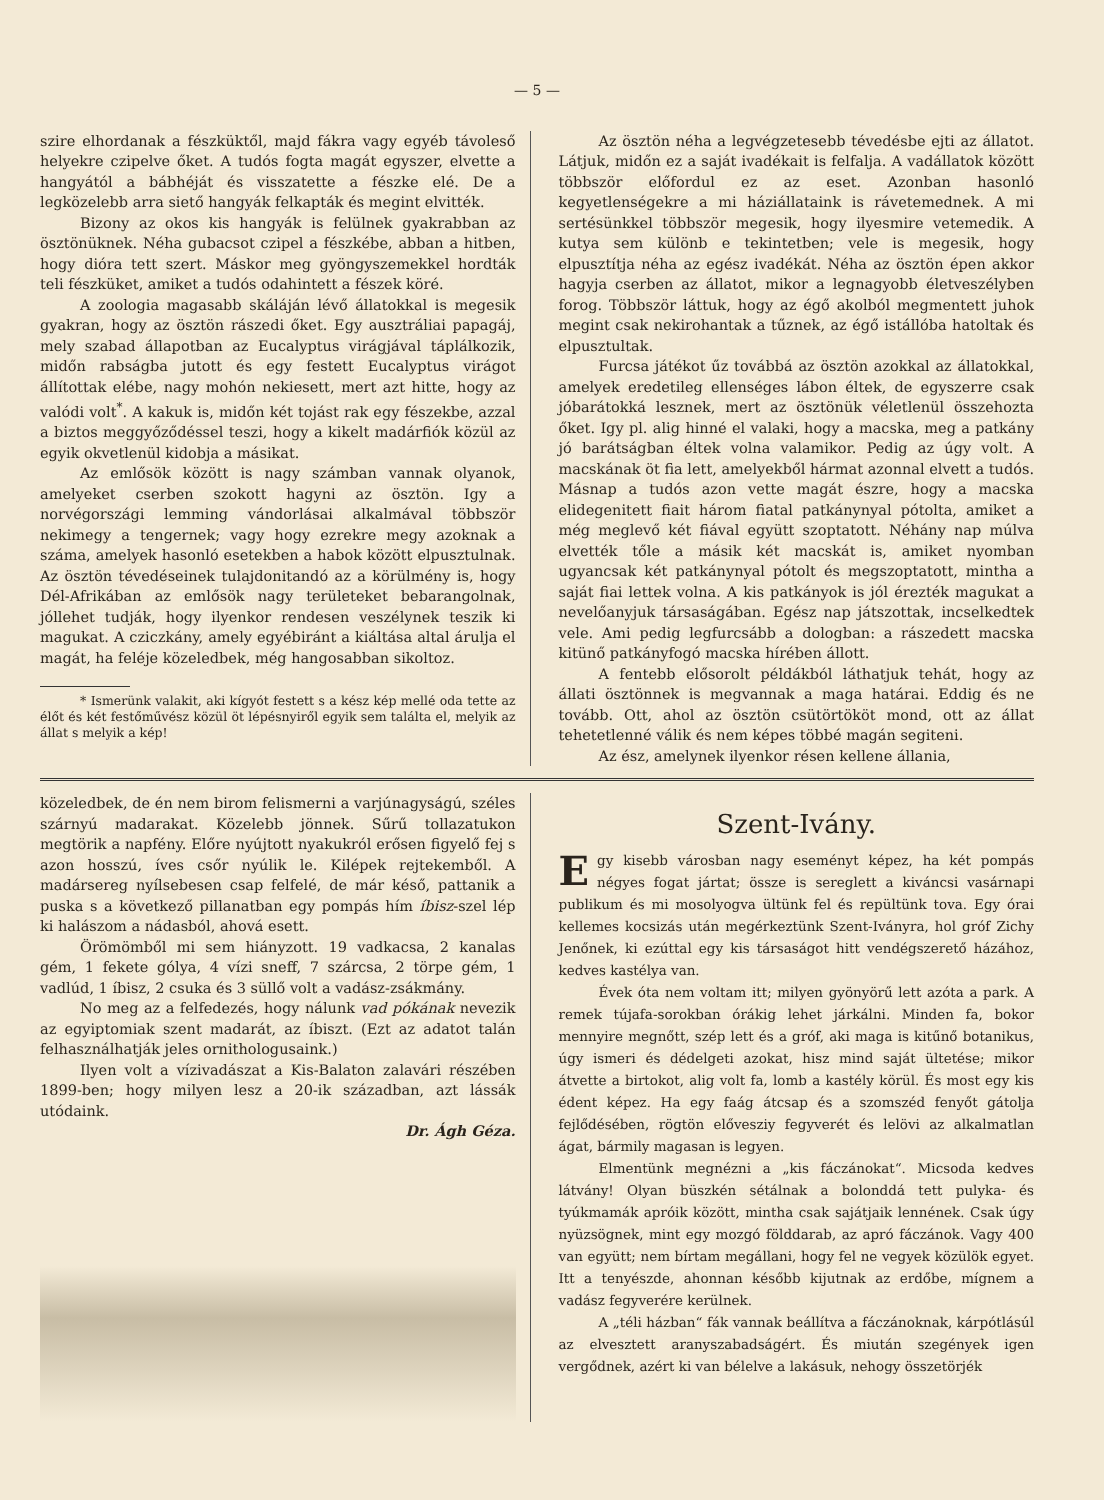— 5 —
szire elhordanak a fészküktől, majd fákra vagy egyéb távoleső helyekre czipelve őket. A tudós fogta magát egyszer, elvette a hangyától a bábhéját és visszatette a fészke elé. De a legközelebb arra siető hangyák felkapták és megint elvitték.
Bizony az okos kis hangyák is felülnek gyakrabban az ösztönüknek. Néha gubacsot czipel a fészkébe, abban a hitben, hogy dióra tett szert. Máskor meg gyöngyszemekkel hordták teli fészküket, amiket a tudós odahintett a fészek köré.
A zoologia magasabb skáláján lévő állatokkal is megesik gyakran, hogy az ösztön rászedi őket. Egy ausztráliai papagáj, mely szabad állapotban az Eucalyptus virágjával táplálkozik, midőn rabságba jutott és egy festett Eucalyptus virágot állítottak elébe, nagy mohón nekiesett, mert azt hitte, hogy az valódi volt<sup>*</sup>. A kakuk is, midőn két tojást rak egy fészekbe, azzal a biztos meggyőződéssel teszi, hogy a kikelt madárfiók közül az egyik okvetlenül kidobja a másikat.
Az emlősök között is nagy számban vannak olyanok, amelyeket cserben szokott hagyni az ösztön. Igy a norvégországi lemming vándorlásai alkalmával többször nekimegy a tengernek; vagy hogy ezrekre megy azoknak a száma, amelyek hasonló esetekben a habok között elpusztulnak. Az ösztön tévedéseinek tulajdonitandó az a körülmény is, hogy Dél-Afrikában az emlősök nagy területeket bebarangolnak, jóllehet tudják, hogy ilyenkor rendesen veszélynek teszik ki magukat. A cziczkány, amely egyébiránt a kiáltása altal árulja el magát, ha feléje közeledbek, még hangosabban sikoltoz.
* Ismerünk valakit, aki kígyót festett s a kész kép mellé oda tette az élőt és két festőművész közül öt lépésnyiről egyik sem találta el, melyik az állat s melyik a kép!
Az ösztön néha a legvégzetesebb tévedésbe ejti az állatot. Látjuk, midőn ez a saját ivadékait is felfalja. A vadállatok között többször előfordul ez az eset. Azonban hasonló kegyetlenségekre a mi háziállataink is rávetemednek. A mi sertésünkkel többször megesik, hogy ilyesmire vetemedik. A kutya sem különb e tekintetben; vele is megesik, hogy elpusztítja néha az egész ivadékát. Néha az ösztön épen akkor hagyja cserben az állatot, mikor a legnagyobb életveszélyben forog. Többször láttuk, hogy az égő akolból megmentett juhok megint csak nekirohantak a tűznek, az égő istállóba hatoltak és elpusztultak.
Furcsa játékot űz továbbá az ösztön azokkal az állatokkal, amelyek eredetileg ellenséges lábon éltek, de egyszerre csak jóbarátokká lesznek, mert az ösztönük véletlenül összehozta őket. Igy pl. alig hinné el valaki, hogy a macska, meg a patkány jó barátságban éltek volna valamikor. Pedig az úgy volt. A macskának öt fia lett, amelyekből hármat azonnal elvett a tudós. Másnap a tudós azon vette magát észre, hogy a macska elidegenitett fiait három fiatal patkánynyal pótolta, amiket a még meglevő két fiával együtt szoptatott. Néhány nap múlva elvették tőle a másik két macskát is, amiket nyomban ugyancsak két patkánynyal pótolt és megszoptatott, mintha a saját fiai lettek volna. A kis patkányok is jól érezték magukat a nevelőanyjuk társaságában. Egész nap játszottak, incselkedtek vele. Ami pedig legfurcsább a dologban: a rászedett macska kitünő patkányfogó macska hírében állott.
A fentebb elősorolt példákból láthatjuk tehát, hogy az állati ösztönnek is megvannak a maga határai. Eddig és ne tovább. Ott, ahol az ösztön csütörtököt mond, ott az állat tehetetlenné válik és nem képes többé magán segiteni.
Az ész, amelynek ilyenkor résen kellene állania,
közeledbek, de én nem birom felismerni a varjúnagyságú, széles szárnyú madarakat. Közelebb jönnek. Sűrű tollazatukon megtörik a napfény. Előre nyújtott nyakukról erősen figyelő fej s azon hosszú, íves csőr nyúlik le. Kilépek rejtekemből. A madársereg nyílsebesen csap felfelé, de már késő, pattanik a puska s a következő pillanatban egy pompás hím íbisz-szel lép ki halászom a nádasból, ahová esett.
Örömömből mi sem hiányzott. 19 vadkacsa, 2 kanalas gém, 1 fekete gólya, 4 vízi sneff, 7 szárcsa, 2 törpe gém, 1 vadlúd, 1 íbisz, 2 csuka és 3 süllő volt a vadász-zsákmány.
No meg az a felfedezés, hogy nálunk vad pókának nevezik az egyiptomiak szent madarát, az íbiszt. (Ezt az adatot talán felhasználhatják jeles ornithologusaink.)
Ilyen volt a vízivadászat a Kis-Balaton zalavári részében 1899-ben; hogy milyen lesz a 20-ik században, azt lássák utódaink.
Dr. Ágh Géza.
Szent-Ivány.
Egy kisebb városban nagy eseményt képez, ha két pompás négyes fogat jártat; össze is sereglett a kiváncsi vasárnapi publikum és mi mosolyogva ültünk fel és repültünk tova. Egy órai kellemes kocsizás után megérkeztünk Szent-Iványra, hol gróf Zichy Jenőnek, ki ezúttal egy kis társaságot hitt vendégszerető házához, kedves kastélya van.
Évek óta nem voltam itt; milyen gyönyörű lett azóta a park. A remek tújafa-sorokban órákig lehet járkálni. Minden fa, bokor mennyire megnőtt, szép lett és a gróf, aki maga is kitűnő botanikus, úgy ismeri és dédelgeti azokat, hisz mind saját ültetése; mikor átvette a birtokot, alig volt fa, lomb a kastély körül. És most egy kis édent képez. Ha egy faág átcsap és a szomszéd fenyőt gátolja fejlődésében, rögtön elővesziy fegyverét és lelövi az alkalmatlan ágat, bármily magasan is legyen.
Elmentünk megnézni a „kis fáczánokat“. Micsoda kedves látvány! Olyan büszkén sétálnak a bolonddá tett pulyka- és tyúkmamák apróik között, mintha csak sajátjaik lennének. Csak úgy nyüzsögnek, mint egy mozgó földdarab, az apró fáczánok. Vagy 400 van együtt; nem bírtam megállani, hogy fel ne vegyek közülök egyet. Itt a tenyészde, ahonnan később kijutnak az erdőbe, mígnem a vadász fegyverére kerülnek.
A „téli házban“ fák vannak beállítva a fáczánoknak, kárpótlásúl az elvesztett aranyszabadságért. És miután szegények igen vergődnek, azért ki van bélelve a lakásuk, nehogy összetörjék